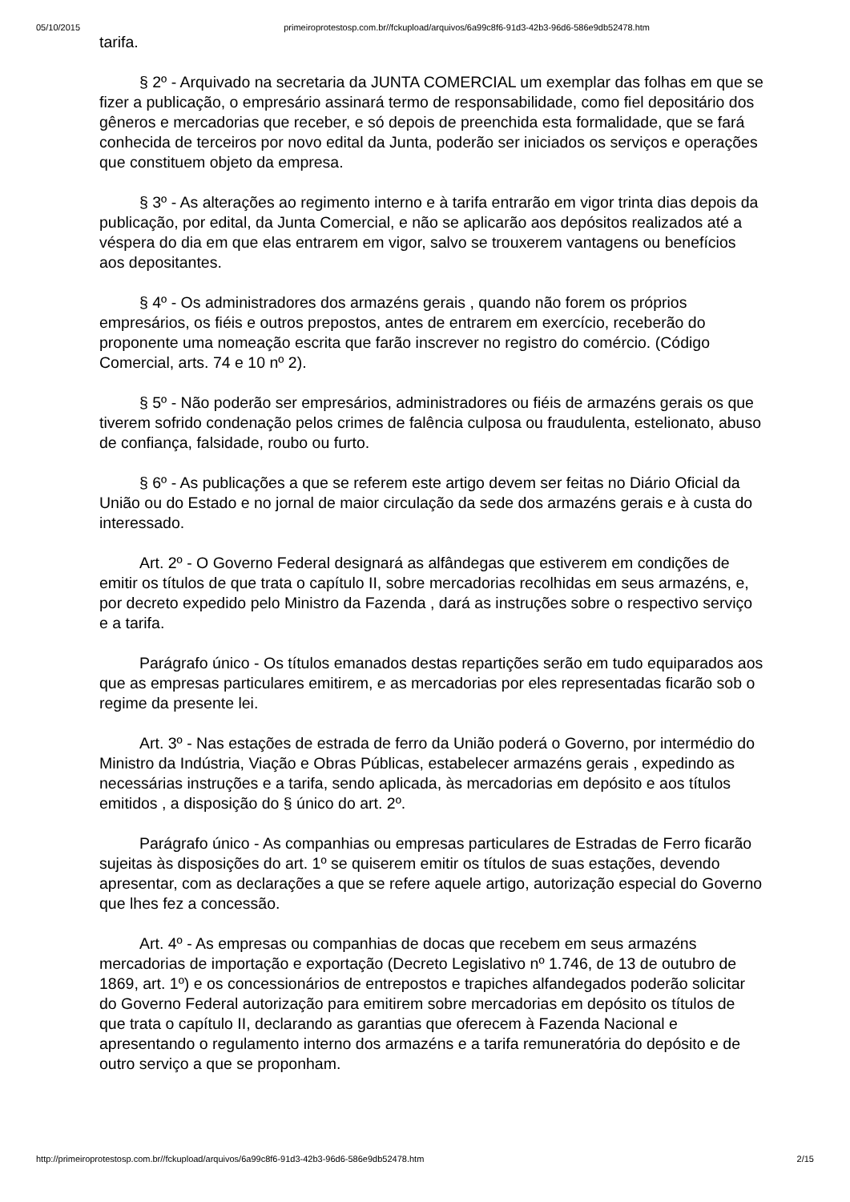05/10/2015 primeiroprotestosp.com.br//fckupload/arquivos/6a99c8f6-91d3-42b3-96d6-586e9db52478.htm
tarifa.
§ 2º - Arquivado na secretaria da JUNTA COMERCIAL um exemplar das folhas em que se fizer a publicação, o empresário assinará termo de responsabilidade, como fiel depositário dos gêneros e mercadorias que receber, e só depois de preenchida esta formalidade, que se fará conhecida de terceiros por novo edital da Junta, poderão ser iniciados os serviços e operações que constituem objeto da empresa.
§ 3º - As alterações ao regimento interno e à tarifa entrarão em vigor trinta dias depois da publicação, por edital, da Junta Comercial, e não se aplicarão aos depósitos realizados até a véspera do dia em que elas entrarem em vigor, salvo se trouxerem vantagens ou benefícios aos depositantes.
§ 4º - Os administradores dos armazéns gerais , quando não forem os próprios empresários, os fiéis e outros prepostos, antes de entrarem em exercício, receberão do proponente uma nomeação escrita que farão inscrever no registro do comércio. (Código Comercial, arts. 74 e 10 nº 2).
§ 5º - Não poderão ser empresários, administradores ou fiéis de armazéns gerais os que tiverem sofrido condenação pelos crimes de falência culposa ou fraudulenta, estelionato, abuso de confiança, falsidade, roubo ou furto.
§ 6º - As publicações a que se referem este artigo devem ser feitas no Diário Oficial da União ou do Estado e no jornal de maior circulação da sede dos armazéns gerais e à custa do interessado.
Art. 2º - O Governo Federal designará as alfândegas que estiverem em condições de emitir os títulos de que trata o capítulo II, sobre mercadorias recolhidas em seus armazéns, e, por decreto expedido pelo Ministro da Fazenda , dará as instruções sobre o respectivo serviço e a tarifa.
Parágrafo único - Os títulos emanados destas repartições serão em tudo equiparados aos que as empresas particulares emitirem, e as mercadorias por eles representadas ficarão sob o regime da presente lei.
Art. 3º - Nas estações de estrada de ferro da União poderá o Governo, por intermédio do Ministro da Indústria, Viação e Obras Públicas, estabelecer armazéns gerais , expedindo as necessárias instruções e a tarifa, sendo aplicada, às mercadorias em depósito e aos títulos emitidos , a disposição do § único do art. 2º.
Parágrafo único - As companhias ou empresas particulares de Estradas de Ferro ficarão sujeitas às disposições do art. 1º se quiserem emitir os títulos de suas estações, devendo apresentar, com as declarações a que se refere aquele artigo, autorização especial do Governo que lhes fez a concessão.
Art. 4º - As empresas ou companhias de docas que recebem em seus armazéns mercadorias de importação e exportação (Decreto Legislativo nº 1.746, de 13 de outubro de 1869, art. 1º) e os concessionários de entrepostos e trapiches alfandegados poderão solicitar do Governo Federal autorização para emitirem sobre mercadorias em depósito os títulos de que trata o capítulo II, declarando as garantias que oferecem à Fazenda Nacional e apresentando o regulamento interno dos armazéns e a tarifa remuneratória do depósito e de outro serviço a que se proponham.
http://primeiroprotestosp.com.br//fckupload/arquivos/6a99c8f6-91d3-42b3-96d6-586e9db52478.htm 2/15